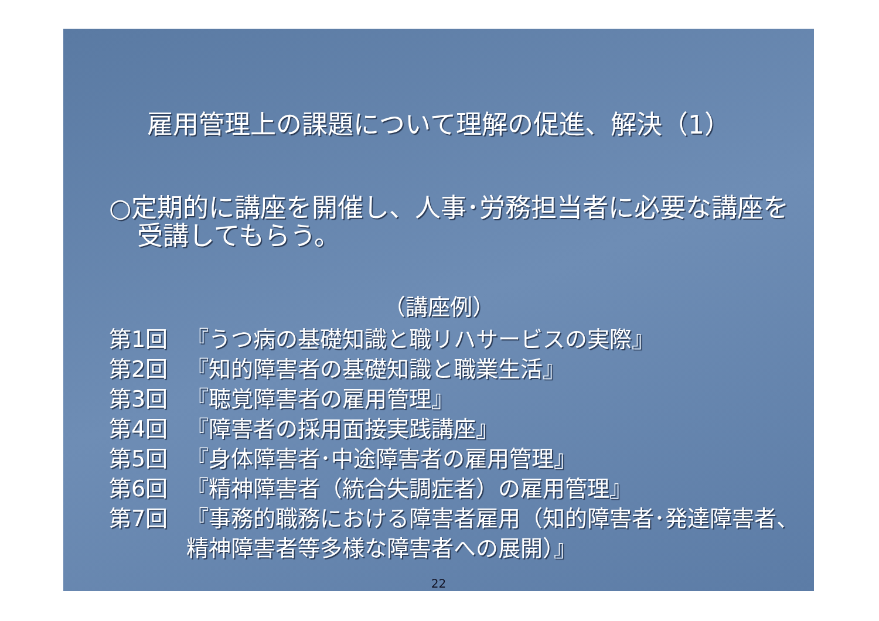雇用管理上の課題について理解の促進、解決（1）
○定期的に講座を開催し、人事･労務担当者に必要な講座を受講してもらう。
（講座例）
第1回 『うつ病の基礎知識と職リハサービスの実際』
第2回 『知的障害者の基礎知識と職業生活』
第3回 『聴覚障害者の雇用管理』
第4回 『障害者の採用面接実践講座』
第5回 『身体障害者･中途障害者の雇用管理』
第6回 『精神障害者（統合失調症者）の雇用管理』
第7回 『事務的職務における障害者雇用（知的障害者･発達障害者、精神障害者等多様な障害者への展開）』
22